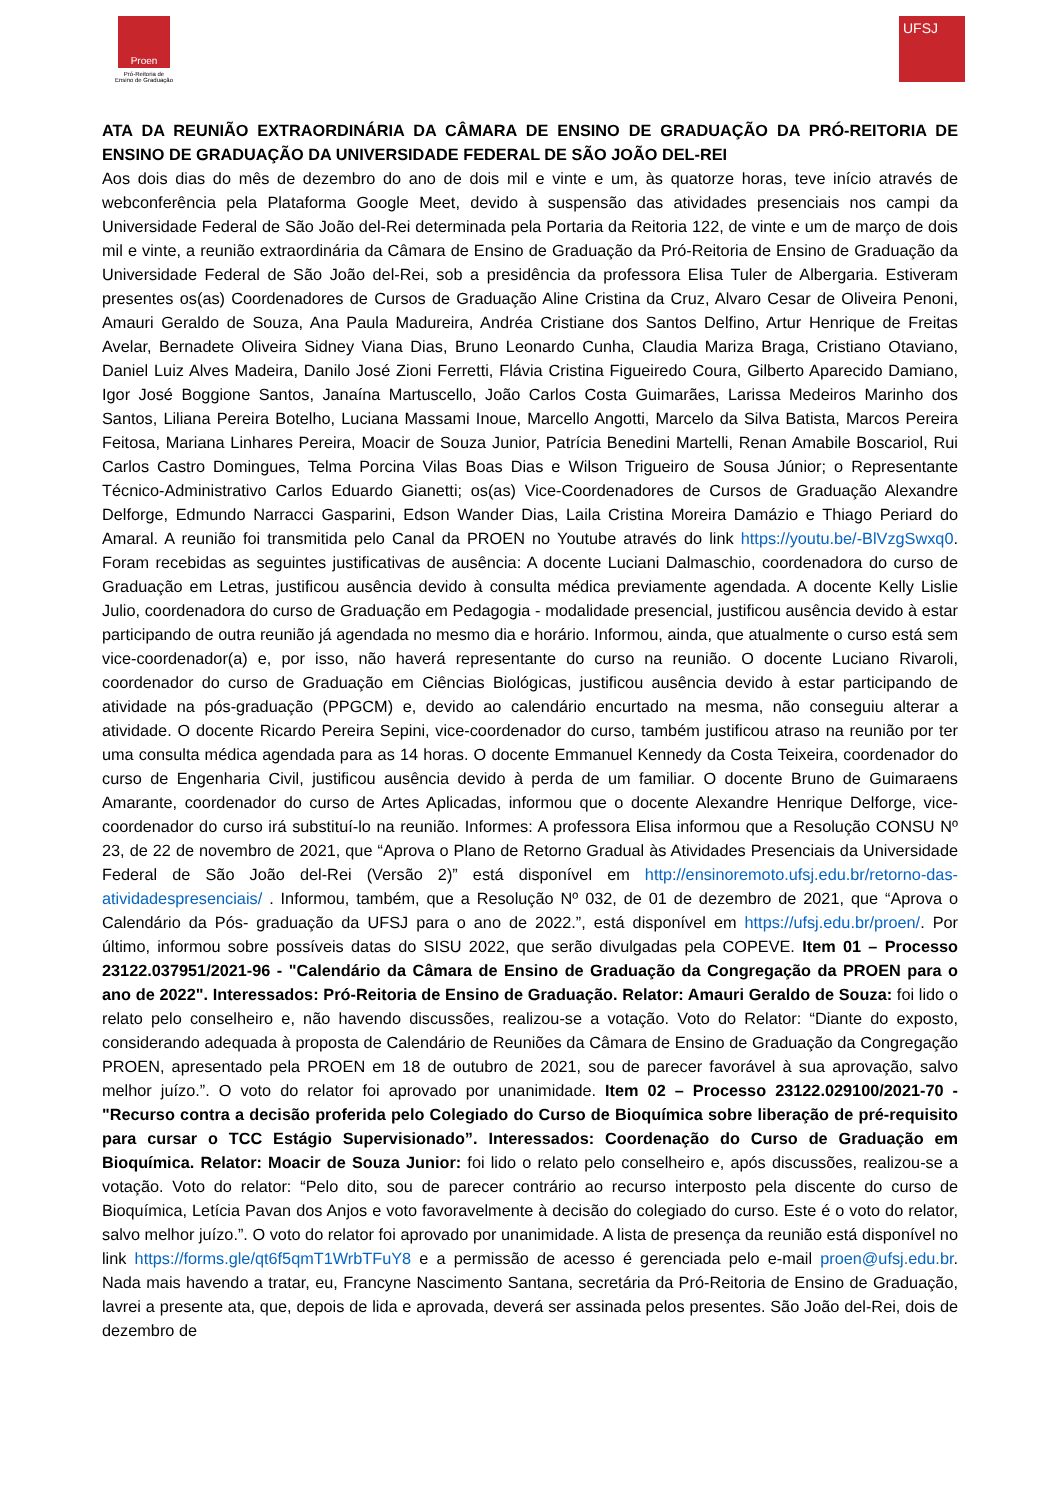Proen
Pró-Reitoria de
Ensino de Graduação
UFSJ
ATA DA REUNIÃO EXTRAORDINÁRIA DA CÂMARA DE ENSINO DE GRADUAÇÃO DA PRÓ-REITORIA DE ENSINO DE GRADUAÇÃO DA UNIVERSIDADE FEDERAL DE SÃO JOÃO DEL-REI
Aos dois dias do mês de dezembro do ano de dois mil e vinte e um, às quatorze horas, teve início através de webconferência pela Plataforma Google Meet, devido à suspensão das atividades presenciais nos campi da Universidade Federal de São João del-Rei determinada pela Portaria da Reitoria 122, de vinte e um de março de dois mil e vinte, a reunião extraordinária da Câmara de Ensino de Graduação da Pró-Reitoria de Ensino de Graduação da Universidade Federal de São João del-Rei, sob a presidência da professora Elisa Tuler de Albergaria. Estiveram presentes os(as) Coordenadores de Cursos de Graduação Aline Cristina da Cruz, Alvaro Cesar de Oliveira Penoni, Amauri Geraldo de Souza, Ana Paula Madureira, Andréa Cristiane dos Santos Delfino, Artur Henrique de Freitas Avelar, Bernadete Oliveira Sidney Viana Dias, Bruno Leonardo Cunha, Claudia Mariza Braga, Cristiano Otaviano, Daniel Luiz Alves Madeira, Danilo José Zioni Ferretti, Flávia Cristina Figueiredo Coura, Gilberto Aparecido Damiano, Igor José Boggione Santos, Janaína Martuscello, João Carlos Costa Guimarães, Larissa Medeiros Marinho dos Santos, Liliana Pereira Botelho, Luciana Massami Inoue, Marcello Angotti, Marcelo da Silva Batista, Marcos Pereira Feitosa, Mariana Linhares Pereira, Moacir de Souza Junior, Patrícia Benedini Martelli, Renan Amabile Boscariol, Rui Carlos Castro Domingues, Telma Porcina Vilas Boas Dias e Wilson Trigueiro de Sousa Júnior; o Representante Técnico-Administrativo Carlos Eduardo Gianetti; os(as) Vice-Coordenadores de Cursos de Graduação Alexandre Delforge, Edmundo Narracci Gasparini, Edson Wander Dias, Laila Cristina Moreira Damázio e Thiago Periard do Amaral. A reunião foi transmitida pelo Canal da PROEN no Youtube através do link https://youtu.be/-BlVzgSwxq0. Foram recebidas as seguintes justificativas de ausência: A docente Luciani Dalmaschio, coordenadora do curso de Graduação em Letras, justificou ausência devido à consulta médica previamente agendada. A docente Kelly Lislie Julio, coordenadora do curso de Graduação em Pedagogia - modalidade presencial, justificou ausência devido à estar participando de outra reunião já agendada no mesmo dia e horário. Informou, ainda, que atualmente o curso está sem vice-coordenador(a) e, por isso, não haverá representante do curso na reunião. O docente Luciano Rivaroli, coordenador do curso de Graduação em Ciências Biológicas, justificou ausência devido à estar participando de atividade na pós-graduação (PPGCM) e, devido ao calendário encurtado na mesma, não conseguiu alterar a atividade. O docente Ricardo Pereira Sepini, vice-coordenador do curso, também justificou atraso na reunião por ter uma consulta médica agendada para as 14 horas. O docente Emmanuel Kennedy da Costa Teixeira, coordenador do curso de Engenharia Civil, justificou ausência devido à perda de um familiar. O docente Bruno de Guimaraens Amarante, coordenador do curso de Artes Aplicadas, informou que o docente Alexandre Henrique Delforge, vice-coordenador do curso irá substituí-lo na reunião. Informes: A professora Elisa informou que a Resolução CONSU Nº 23, de 22 de novembro de 2021, que “Aprova o Plano de Retorno Gradual às Atividades Presenciais da Universidade Federal de São João del-Rei (Versão 2)” está disponível em http://ensinoremoto.ufsj.edu.br/retorno-das-atividadespresenciais/ . Informou, também, que a Resolução Nº 032, de 01 de dezembro de 2021, que “Aprova o Calendário da Pós- graduação da UFSJ para o ano de 2022.”, está disponível em https://ufsj.edu.br/proen/. Por último, informou sobre possíveis datas do SISU 2022, que serão divulgadas pela COPEVE. Item 01 – Processo 23122.037951/2021-96 - "Calendário da Câmara de Ensino de Graduação da Congregação da PROEN para o ano de 2022". Interessados: Pró-Reitoria de Ensino de Graduação. Relator: Amauri Geraldo de Souza: foi lido o relato pelo conselheiro e, não havendo discussões, realizou-se a votação. Voto do Relator: “Diante do exposto, considerando adequada à proposta de Calendário de Reuniões da Câmara de Ensino de Graduação da Congregação PROEN, apresentado pela PROEN em 18 de outubro de 2021, sou de parecer favorável à sua aprovação, salvo melhor juízo.”. O voto do relator foi aprovado por unanimidade. Item 02 – Processo 23122.029100/2021-70 - "Recurso contra a decisão proferida pelo Colegiado do Curso de Bioquímica sobre liberação de pré-requisito para cursar o TCC Estágio Supervisionado”. Interessados: Coordenação do Curso de Graduação em Bioquímica. Relator: Moacir de Souza Junior: foi lido o relato pelo conselheiro e, após discussões, realizou-se a votação. Voto do relator: “Pelo dito, sou de parecer contrário ao recurso interposto pela discente do curso de Bioquímica, Letícia Pavan dos Anjos e voto favoravelmente à decisão do colegiado do curso. Este é o voto do relator, salvo melhor juízo.”. O voto do relator foi aprovado por unanimidade. A lista de presença da reunião está disponível no link https://forms.gle/qt6f5qmT1WrbTFuY8 e a permissão de acesso é gerenciada pelo e-mail proen@ufsj.edu.br. Nada mais havendo a tratar, eu, Francyne Nascimento Santana, secretária da Pró-Reitoria de Ensino de Graduação, lavrei a presente ata, que, depois de lida e aprovada, deverá ser assinada pelos presentes. São João del-Rei, dois de dezembro de